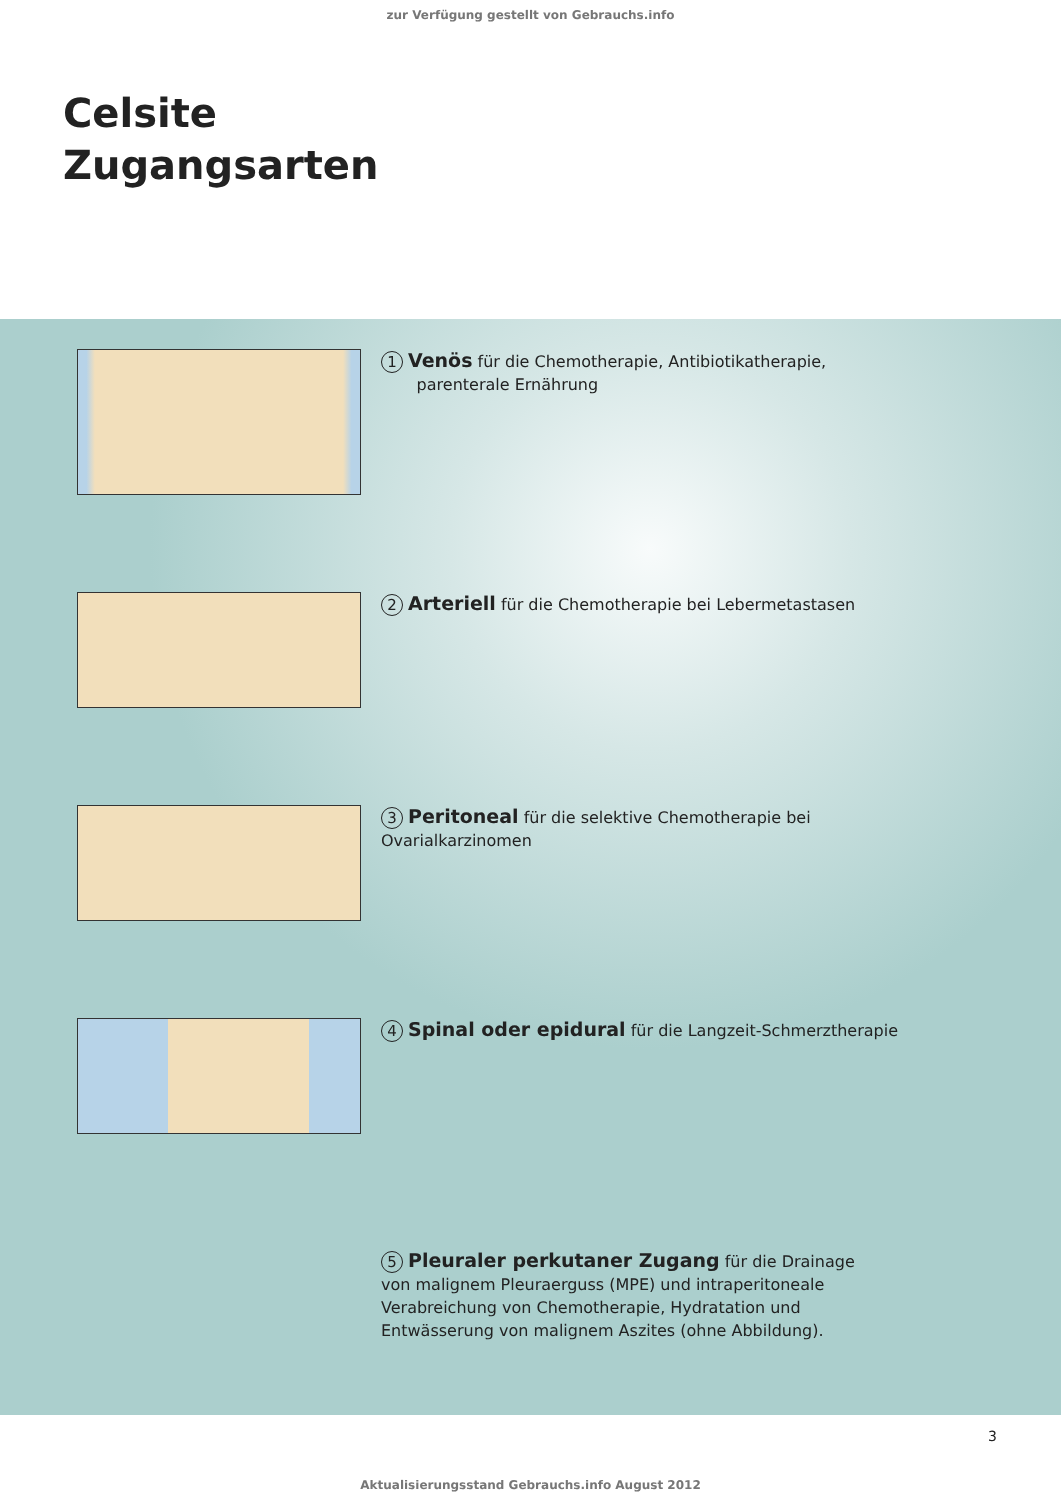zur Verfügung gestellt von Gebrauchs.info
Celsite
Zugangsarten
1 Venös für die Chemotherapie, Antibiotikatherapie,
parenterale Ernährung
2 Arteriell für die Chemotherapie bei Lebermetastasen
3 Peritoneal für die selektive Chemotherapie bei Ovarialkarzinomen
4 Spinal oder epidural für die Langzeit-Schmerztherapie
5 Pleuraler perkutaner Zugang für die Drainage von malignem Pleuraerguss (MPE) und intraperitoneale Verabreichung von Chemotherapie, Hydratation und Entwässerung von malignem Aszites (ohne Abbildung).
3
Aktualisierungsstand Gebrauchs.info August 2012